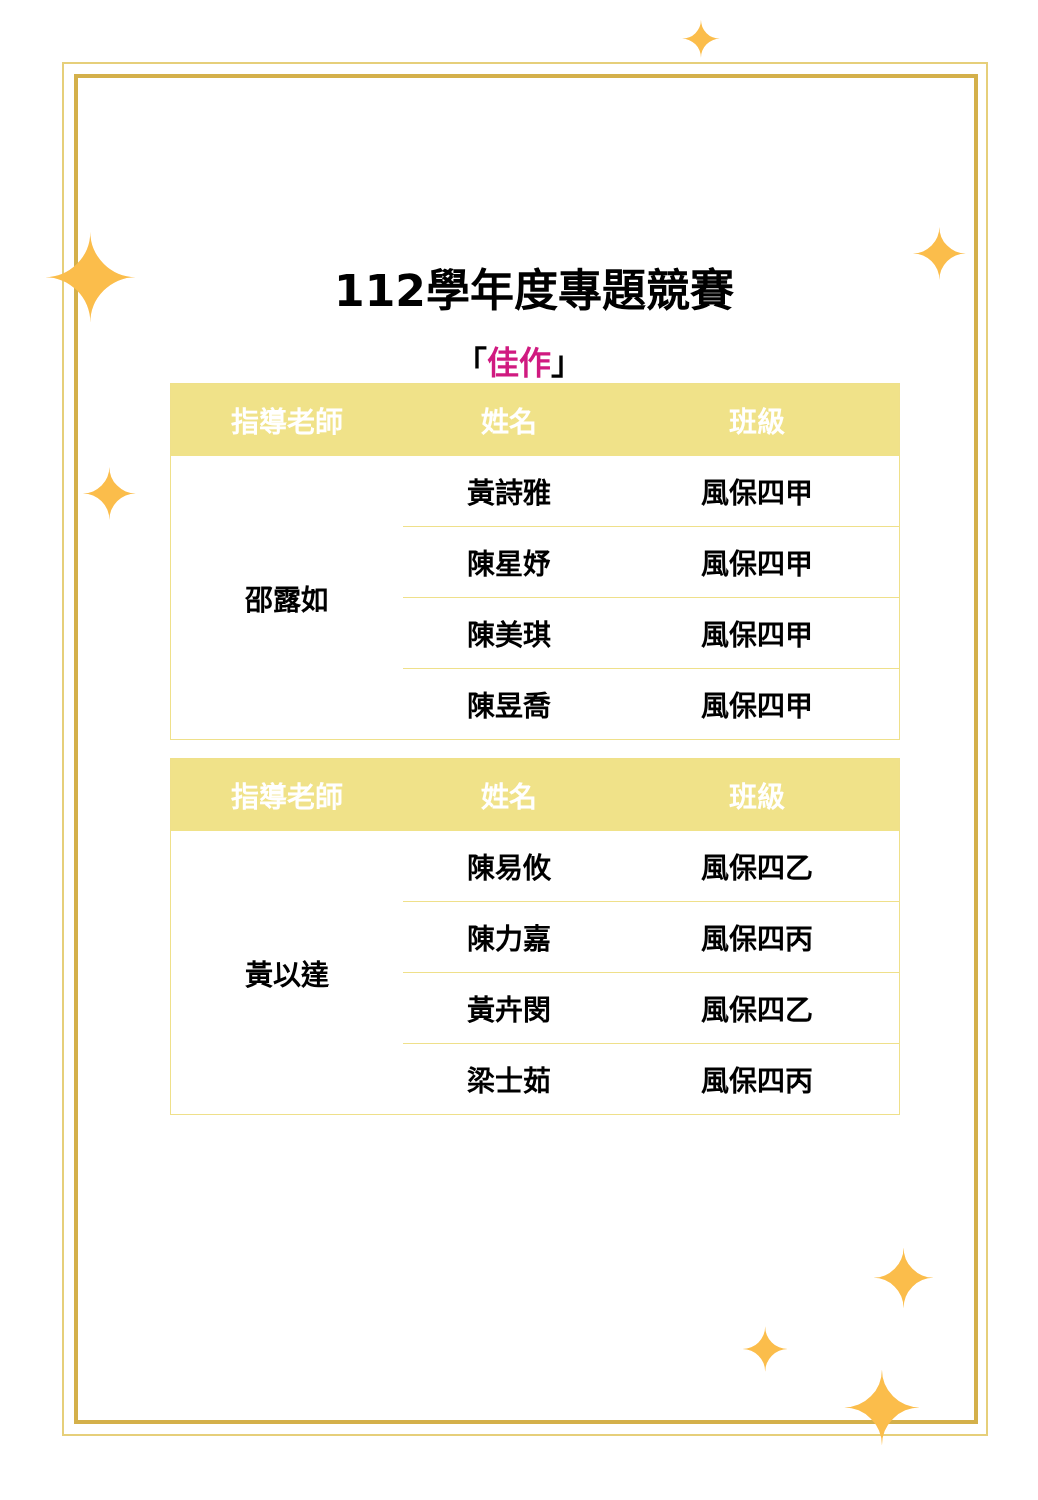✦
✦
✦
✦
✦
✦
✦
112學年度專題競賽
「佳作」
| 指導老師 | 姓名 | 班級 |
| --- | --- | --- |
| 邵露如 | 黃詩雅 | 風保四甲 |
| | 陳星妤 | 風保四甲 |
| | 陳美琪 | 風保四甲 |
| | 陳昱喬 | 風保四甲 |
| 指導老師 | 姓名 | 班級 |
| --- | --- | --- |
| 黃以達 | 陳易攸 | 風保四乙 |
| | 陳力嘉 | 風保四丙 |
| | 黃卉閔 | 風保四乙 |
| | 梁士茹 | 風保四丙 |